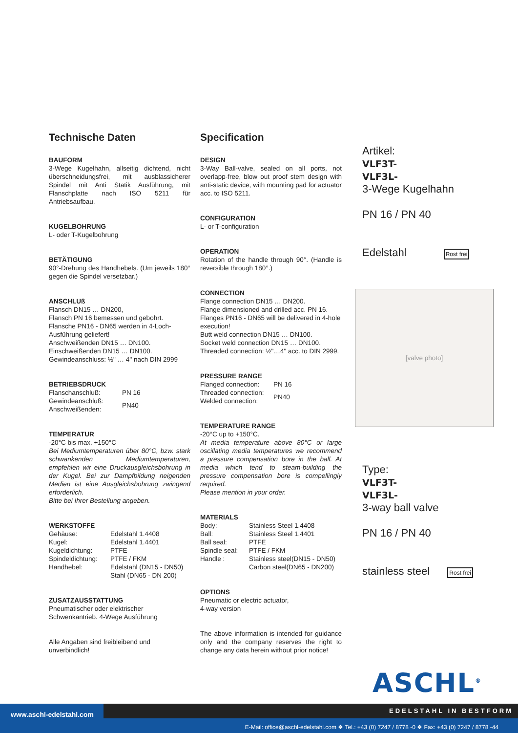Technische Daten
BAUFORM
3-Wege Kugelhahn, allseitig dichtend, nicht überschneidungsfrei, mit ausblassicherer Spindel mit Anti Statik Ausführung, mit Flanschplatte nach ISO 5211 für Antriebsaufbau.
KUGELBOHRUNG
L- oder T-Kugelbohrung
BETÄTIGUNG
90°-Drehung des Handhebels. (Um jeweils 180° gegen die Spindel versetzbar.)
ANSCHLUß
Flansch DN15 … DN200,
Flansch PN 16 bemessen und gebohrt.
Flansche PN16 - DN65 werden in 4-Loch-Ausführung geliefert!
Anschweißenden DN15 … DN100.
Einschweißenden DN15 … DN100.
Gewindeanschluss: ½" … 4" nach DIN 2999
BETRIEBSDRUCK
| Flanschanschluß: | PN 16 |
| Gewindeanschluß: Anschweißenden: | PN40 |
TEMPERATUR
-20°C bis max. +150°C
Bei Mediumtemperaturen über 80°C, bzw. stark schwankenden Mediumtemperaturen, empfehlen wir eine Druckausgleichsbohrung in der Kugel. Bei zur Dampfbildung neigenden Medien ist eine Ausgleichsbohrung zwingend erforderlich.
Bitte bei Ihrer Bestellung angeben.
WERKSTOFFE
| Gehäuse: | Edelstahl 1.4408 |
| Kugel: | Edelstahl 1.4401 |
| Kugeldichtung: | PTFE |
| Spindeldichtung: | PTFE / FKM |
| Handhebel: | Edelstahl (DN15 - DN50) Stahl (DN65 - DN 200) |
ZUSATZAUSSTATTUNG
Pneumatischer oder elektrischer Schwenkantrieb. 4-Wege Ausführung
Alle Angaben sind freibleibend und unverbindlich!
Specification
DESIGN
3-Way Ball-valve, sealed on all ports, not overlapp-free, blow out proof stem design with anti-static device, with mounting pad for actuator acc. to ISO 5211.
CONFIGURATION
L- or T-configuration
OPERATION
Rotation of the handle through 90°. (Handle is reversible through 180°.)
CONNECTION
Flange connection DN15 … DN200.
Flange dimensioned and drilled acc. PN 16.
Flanges PN16 - DN65 will be delivered in 4-hole execution!
Butt weld connection DN15 … DN100.
Socket weld connection DN15 … DN100.
Threaded connection: ½"…4" acc. to DIN 2999.
PRESSURE RANGE
| Flanged connection: | PN 16 |
| Threaded connection: Welded connection: | PN40 |
TEMPERATURE RANGE
-20°C up to +150°C.
At media temperature above 80°C or large oscillating media temperatures we recommend a pressure compensation bore in the ball. At media which tend to steam-building the pressure compensation bore is compellingly required.
Please mention in your order.
MATERIALS
| Body: | Stainless Steel 1.4408 |
| Ball: | Stainless Steel 1.4401 |
| Ball seal: | PTFE |
| Spindle seal: | PTFE / FKM |
| Handle : | Stainless steel(DN15 - DN50) Carbon steel(DN65 - DN200) |
OPTIONS
Pneumatic or electric actuator,
4-way version
The above information is intended for guidance only and the company reserves the right to change any data herein without prior notice!
Artikel:
VLF3T-
VLF3L-
3-Wege Kugelhahn
PN 16 / PN 40
Edelstahl Rost frei
[valve photo]
Type:
VLF3T-
VLF3L-
3-way ball valve
PN 16 / PN 40
stainless steel Rost frei
ASCHL<sup>®</sup>
www.aschl-edelstahl.com
E-Mail: office@aschl-edelstahl.com ❖ Tel.: +43 (0) 7247 / 8778 -0 ❖ Fax: +43 (0) 7247 / 8778 -44
EDELSTAHL IN BESTFORM